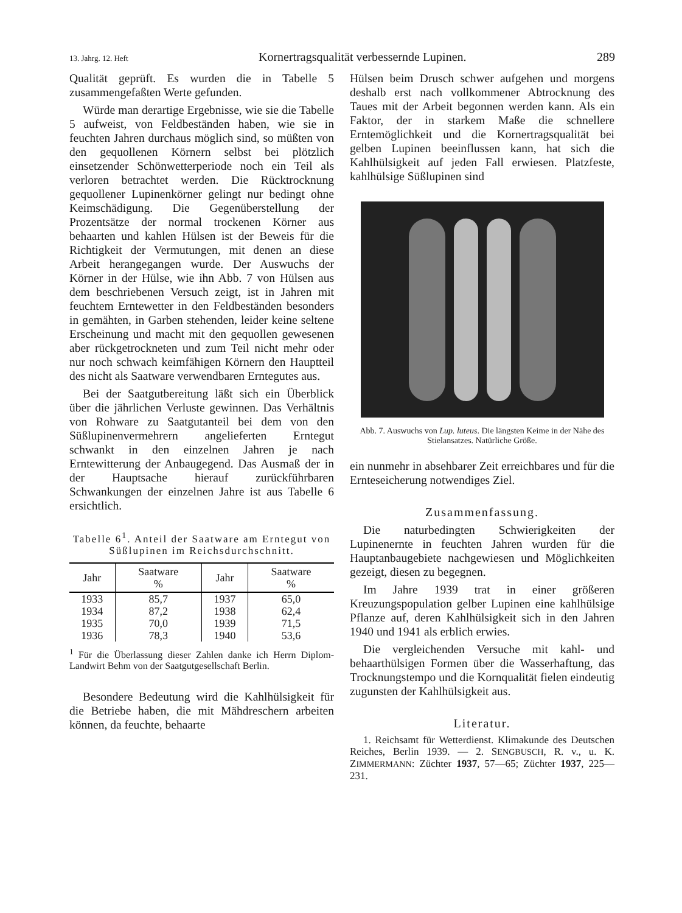13. Jahrg. 12. Heft Kornertragsqualität verbessernde Lupinen. 289
Qualität geprüft. Es wurden die in Tabelle 5 zusammengefaßten Werte gefunden.
Würde man derartige Ergebnisse, wie sie die Tabelle 5 aufweist, von Feldbeständen haben, wie sie in feuchten Jahren durchaus möglich sind, so müßten von den gequollenen Körnern selbst bei plötzlich einsetzender Schönwetterperiode noch ein Teil als verloren betrachtet werden. Die Rücktrocknung gequollener Lupinenkörner gelingt nur bedingt ohne Keimschädigung. Die Gegenüberstellung der Prozentsätze der normal trockenen Körner aus behaarten und kahlen Hülsen ist der Beweis für die Richtigkeit der Vermutungen, mit denen an diese Arbeit herangegangen wurde. Der Auswuchs der Körner in der Hülse, wie ihn Abb. 7 von Hülsen aus dem beschriebenen Versuch zeigt, ist in Jahren mit feuchtem Erntewetter in den Feldbeständen besonders in gemähten, in Garben stehenden, leider keine seltene Erscheinung und macht mit den gequollen gewesenen aber rückgetrockneten und zum Teil nicht mehr oder nur noch schwach keimfähigen Körnern den Hauptteil des nicht als Saatware verwendbaren Erntegutes aus.
Bei der Saatgutbereitung läßt sich ein Überblick über die jährlichen Verluste gewinnen. Das Verhältnis von Rohware zu Saatgutanteil bei dem von den Süßlupinenvermehrern angelieferten Erntegut schwankt in den einzelnen Jahren je nach Erntewitterung der Anbaugegend. Das Ausmaß der in der Hauptsache hierauf zurückführbaren Schwankungen der einzelnen Jahre ist aus Tabelle 6 ersichtlich.
Tabelle 6<sup>1</sup>. Anteil der Saatware am Erntegut von Süßlupinen im Reichsdurchschnitt.
| Jahr | Saatware % | Jahr | Saatware % |
| --- | --- | --- | --- |
| 1933 | 85,7 | 1937 | 65,0 |
| 1934 | 87,2 | 1938 | 62,4 |
| 1935 | 70,0 | 1939 | 71,5 |
| 1936 | 78,3 | 1940 | 53,6 |
<sup>1</sup> Für die Überlassung dieser Zahlen danke ich Herrn Diplom-Landwirt Behm von der Saatgutgesellschaft Berlin.
Besondere Bedeutung wird die Kahlhülsigkeit für die Betriebe haben, die mit Mähdreschern arbeiten können, da feuchte, behaarte
Hülsen beim Drusch schwer aufgehen und morgens deshalb erst nach vollkommener Abtrocknung des Taues mit der Arbeit begonnen werden kann. Als ein Faktor, der in starkem Maße die schnellere Erntemöglichkeit und die Kornertragsqualität bei gelben Lupinen beeinflussen kann, hat sich die Kahlhülsigkeit auf jeden Fall erwiesen. Platzfeste, kahlhülsige Süßlupinen sind
Abb. 7. Auswuchs von Lup. luteus. Die längsten Keime in der Nähe des Stielansatzes. Natürliche Größe.
ein nunmehr in absehbarer Zeit erreichbares und für die Ernteseicherung notwendiges Ziel.
Zusammenfassung.
Die naturbedingten Schwierigkeiten der Lupinenernte in feuchten Jahren wurden für die Hauptanbaugebiete nachgewiesen und Möglichkeiten gezeigt, diesen zu begegnen.
Im Jahre 1939 trat in einer größeren Kreuzungspopulation gelber Lupinen eine kahlhülsige Pflanze auf, deren Kahlhülsigkeit sich in den Jahren 1940 und 1941 als erblich erwies.
Die vergleichenden Versuche mit kahl- und behaarthülsigen Formen über die Wasserhaftung, das Trocknungstempo und die Kornqualität fielen eindeutig zugunsten der Kahlhülsigkeit aus.
Literatur.
1. Reichsamt für Wetterdienst. Klimakunde des Deutschen Reiches, Berlin 1939. — 2. SENGBUSCH, R. v., u. K. ZIMMERMANN: Züchter 1937, 57—65; Züchter 1937, 225—231.